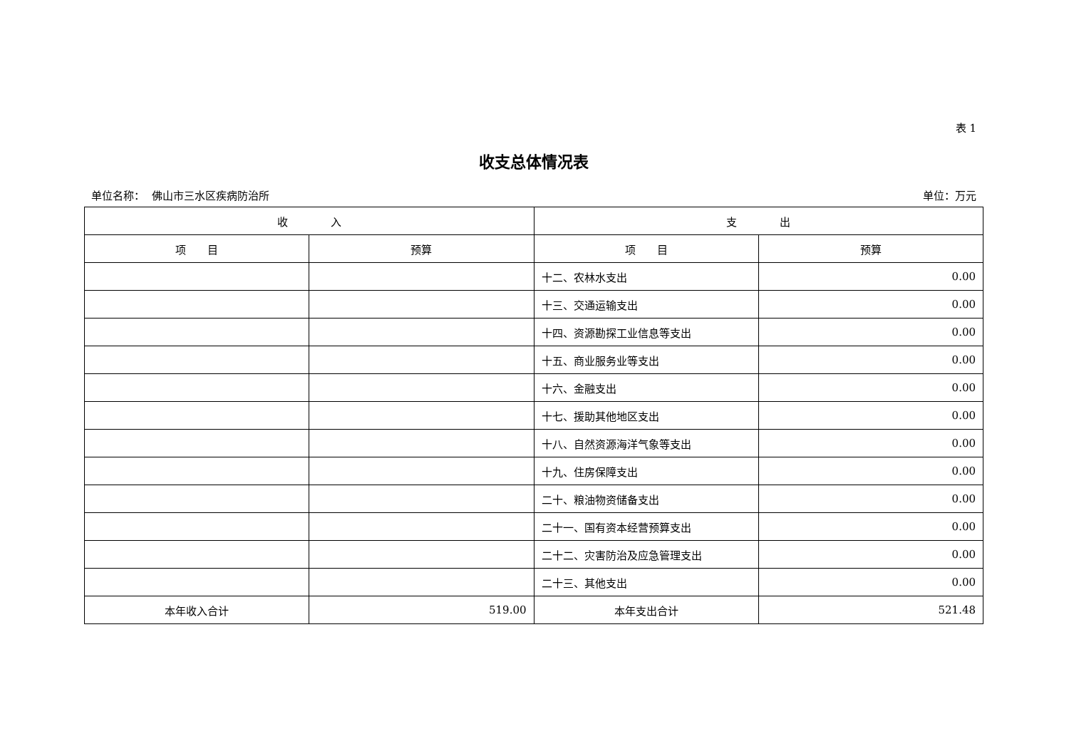表 1
收支总体情况表
单位名称： 佛山市三水区疾病防治所 单位：万元
| 收 入 | | 支 出 | |
| --- | --- | --- | --- |
| 项 目 | 预算 | 项 目 | 预算 |
| | | 十二、农林水支出 | 0.00 |
| | | 十三、交通运输支出 | 0.00 |
| | | 十四、资源勘探工业信息等支出 | 0.00 |
| | | 十五、商业服务业等支出 | 0.00 |
| | | 十六、金融支出 | 0.00 |
| | | 十七、援助其他地区支出 | 0.00 |
| | | 十八、自然资源海洋气象等支出 | 0.00 |
| | | 十九、住房保障支出 | 0.00 |
| | | 二十、粮油物资储备支出 | 0.00 |
| | | 二十一、国有资本经营预算支出 | 0.00 |
| | | 二十二、灾害防治及应急管理支出 | 0.00 |
| | | 二十三、其他支出 | 0.00 |
| 本年收入合计 | 519.00 | 本年支出合计 | 521.48 |